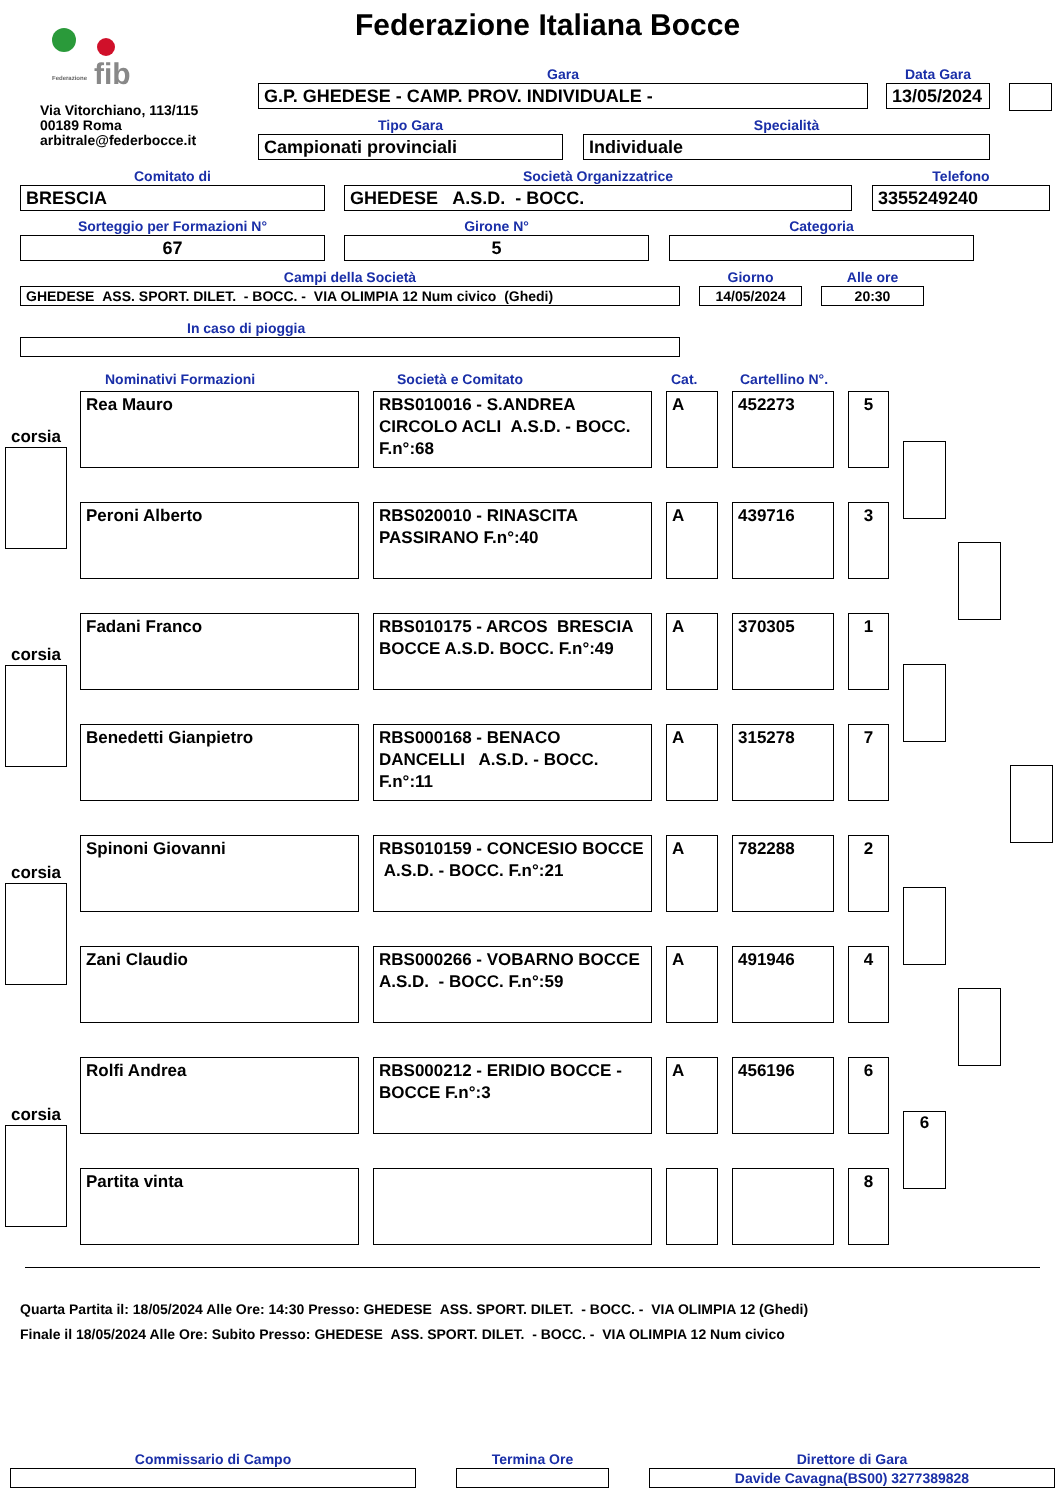fib
Federazione
Federazione Italiana Bocce
Via Vitorchiano, 113/115
00189 Roma
arbitrale@federbocce.it
Gara
G.P. GHEDESE - CAMP. PROV. INDIVIDUALE -
Data Gara
13/05/2024
Tipo Gara
Campionati provinciali
Specialità
Individuale
Comitato di
BRESCIA
Società Organizzatrice
GHEDESE A.S.D. - BOCC.
Telefono
3355249240
Sorteggio per Formazioni N°
67
Girone N°
5
Categoria
Campi della Società
GHEDESE ASS. SPORT. DILET. - BOCC. - VIA OLIMPIA 12 Num civico (Ghedi)
Giorno
14/05/2024
Alle ore
20:30
In caso di pioggia
Nominativi Formazioni Società e Comitato Cat. Cartellino N°.
corsia
corsia
corsia
corsia
| Rea Mauro | RBS010016 - S.ANDREA CIRCOLO ACLI A.S.D. - BOCC. F.n°:68 | A | 452273 | 5 |
| Peroni Alberto | RBS020010 - RINASCITA PASSIRANO F.n°:40 | A | 439716 | 3 |
| Fadani Franco | RBS010175 - ARCOS BRESCIA BOCCE A.S.D. BOCC. F.n°:49 | A | 370305 | 1 |
| Benedetti Gianpietro | RBS000168 - BENACO DANCELLI A.S.D. - BOCC. F.n°:11 | A | 315278 | 7 |
| Spinoni Giovanni | RBS010159 - CONCESIO BOCCE A.S.D. - BOCC. F.n°:21 | A | 782288 | 2 |
| Zani Claudio | RBS000266 - VOBARNO BOCCE A.S.D. - BOCC. F.n°:59 | A | 491946 | 4 |
| Rolfi Andrea | RBS000212 - ERIDIO BOCCE - BOCCE F.n°:3 | A | 456196 | 6 |
| Partita vinta | | | | 8 |
6
Quarta Partita il: 18/05/2024 Alle Ore: 14:30 Presso: GHEDESE ASS. SPORT. DILET. - BOCC. - VIA OLIMPIA 12 (Ghedi)
Finale il 18/05/2024 Alle Ore: Subito Presso: GHEDESE ASS. SPORT. DILET. - BOCC. - VIA OLIMPIA 12 Num civico
Commissario di Campo Termina Ore
Direttore di Gara
Davide Cavagna(BS00) 3277389828